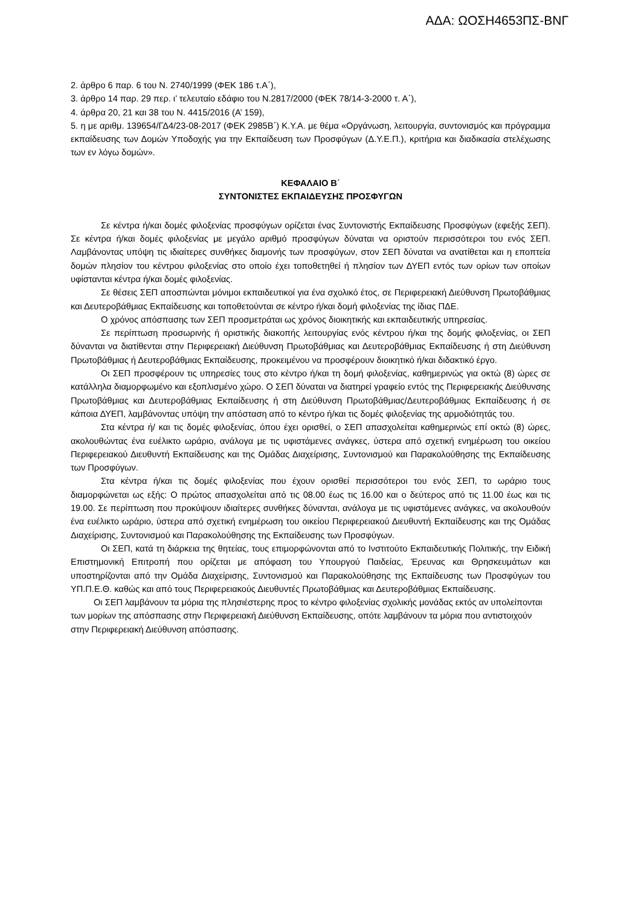ΑΔΑ: ΩΟΣΗ4653ΠΣ-ΒΝΓ
2. άρθρο 6 παρ. 6 του Ν. 2740/1999 (ΦΕΚ 186 τ.Α΄),
3. άρθρο 14 παρ. 29 περ. ι’ τελευταίο εδάφιο του Ν.2817/2000 (ΦΕΚ 78/14-3-2000 τ. Α΄),
4. άρθρα 20, 21 και 38 του Ν. 4415/2016 (Α’ 159),
5. η με αριθμ. 139654/ΓΔ4/23-08-2017 (ΦΕΚ 2985Β΄) Κ.Υ.Α. με θέμα «Οργάνωση, λειτουργία, συντονισμός και πρόγραμμα εκπαίδευσης των Δομών Υποδοχής για την Εκπαίδευση των Προσφύγων (Δ.Υ.Ε.Π.), κριτήρια και διαδικασία στελέχωσης των εν λόγω δομών».
ΚΕΦΑΛΑΙΟ Β΄
ΣΥΝΤΟΝΙΣΤΕΣ ΕΚΠΑΙΔΕΥΣΗΣ ΠΡΟΣΦΥΓΩΝ
Σε κέντρα ή/και δομές φιλοξενίας προσφύγων ορίζεται ένας Συντονιστής Εκπαίδευσης Προσφύγων (εφεξής ΣΕΠ). Σε κέντρα ή/και δομές φιλοξενίας με μεγάλο αριθμό προσφύγων δύναται να οριστούν περισσότεροι του ενός ΣΕΠ. Λαμβάνοντας υπόψη τις ιδιαίτερες συνθήκες διαμονής των προσφύγων, στον ΣΕΠ δύναται να ανατίθεται και η εποπτεία δομών πλησίον του κέντρου φιλοξενίας στο οποίο έχει τοποθετηθεί ή πλησίον των ΔΥΕΠ εντός των ορίων των οποίων υφίστανται κέντρα ή/και δομές φιλοξενίας.
Σε θέσεις ΣΕΠ αποσπώνται μόνιμοι εκπαιδευτικοί για ένα σχολικό έτος, σε Περιφερειακή Διεύθυνση Πρωτοβάθμιας και Δευτεροβάθμιας Εκπαίδευσης και τοποθετούνται σε κέντρο ή/και δομή φιλοξενίας της ίδιας ΠΔΕ.
Ο χρόνος απόσπασης των ΣΕΠ προσμετράται ως χρόνος διοικητικής και εκπαιδευτικής υπηρεσίας.
Σε περίπτωση προσωρινής ή οριστικής διακοπής λειτουργίας ενός κέντρου ή/και της δομής φιλοξενίας, οι ΣΕΠ δύνανται να διατίθενται στην Περιφερειακή Διεύθυνση Πρωτοβάθμιας και Δευτεροβάθμιας Εκπαίδευσης ή στη Διεύθυνση Πρωτοβάθμιας ή Δευτεροβάθμιας Εκπαίδευσης, προκειμένου να προσφέρουν διοικητικό ή/και διδακτικό έργο.
Οι ΣΕΠ προσφέρουν τις υπηρεσίες τους στο κέντρο ή/και τη δομή φιλοξενίας, καθημερινώς για οκτώ (8) ώρες σε κατάλληλα διαμορφωμένο και εξοπλισμένο χώρο. Ο ΣΕΠ δύναται να διατηρεί γραφείο εντός της Περιφερειακής Διεύθυνσης Πρωτοβάθμιας και Δευτεροβάθμιας Εκπαίδευσης ή στη Διεύθυνση Πρωτοβάθμιας/Δευτεροβάθμιας Εκπαίδευσης ή σε κάποια ΔΥΕΠ, λαμβάνοντας υπόψη την απόσταση από το κέντρο ή/και τις δομές φιλοξενίας της αρμοδιότητάς του.
Στα κέντρα ή/ και τις δομές φιλοξενίας, όπου έχει ορισθεί, ο ΣΕΠ απασχολείται καθημερινώς επί οκτώ (8) ώρες, ακολουθώντας ένα ευέλικτο ωράριο, ανάλογα με τις υφιστάμενες ανάγκες, ύστερα από σχετική ενημέρωση του οικείου Περιφερειακού Διευθυντή Εκπαίδευσης και της Ομάδας Διαχείρισης, Συντονισμού και Παρακολούθησης της Εκπαίδευσης των Προσφύγων.
Στα κέντρα ή/και τις δομές φιλοξενίας που έχουν ορισθεί περισσότεροι του ενός ΣΕΠ, το ωράριο τους διαμορφώνεται ως εξής: Ο πρώτος απασχολείται από τις 08.00 έως τις 16.00 και ο δεύτερος από τις 11.00 έως και τις 19.00. Σε περίπτωση που προκύψουν ιδιαίτερες συνθήκες δύνανται, ανάλογα με τις υφιστάμενες ανάγκες, να ακολουθούν ένα ευέλικτο ωράριο, ύστερα από σχετική ενημέρωση του οικείου Περιφερειακού Διευθυντή Εκπαίδευσης και της Ομάδας Διαχείρισης, Συντονισμού και Παρακολούθησης της Εκπαίδευσης των Προσφύγων.
Οι ΣΕΠ, κατά τη διάρκεια της θητείας, τους επιμορφώνονται από το Ινστιτούτο Εκπαιδευτικής Πολιτικής, την Ειδική Επιστημονική Επιτροπή που ορίζεται με απόφαση του Υπουργού Παιδείας, Έρευνας και Θρησκευμάτων και υποστηρίζονται από την Ομάδα Διαχείρισης, Συντονισμού και Παρακολούθησης της Εκπαίδευσης των Προσφύγων του ΥΠ.Π.Ε.Θ. καθώς και από τους Περιφερειακούς Διευθυντές Πρωτοβάθμιας και Δευτεροβάθμιας Εκπαίδευσης.
Οι ΣΕΠ λαμβάνουν τα μόρια της πλησιέστερης προς το κέντρο φιλοξενίας σχολικής μονάδας εκτός αν υπολείπονται των μορίων της απόσπασης στην Περιφερειακή Διεύθυνση Εκπαίδευσης, οπότε λαμβάνουν τα μόρια που αντιστοιχούν στην Περιφερειακή Διεύθυνση απόσπασης.